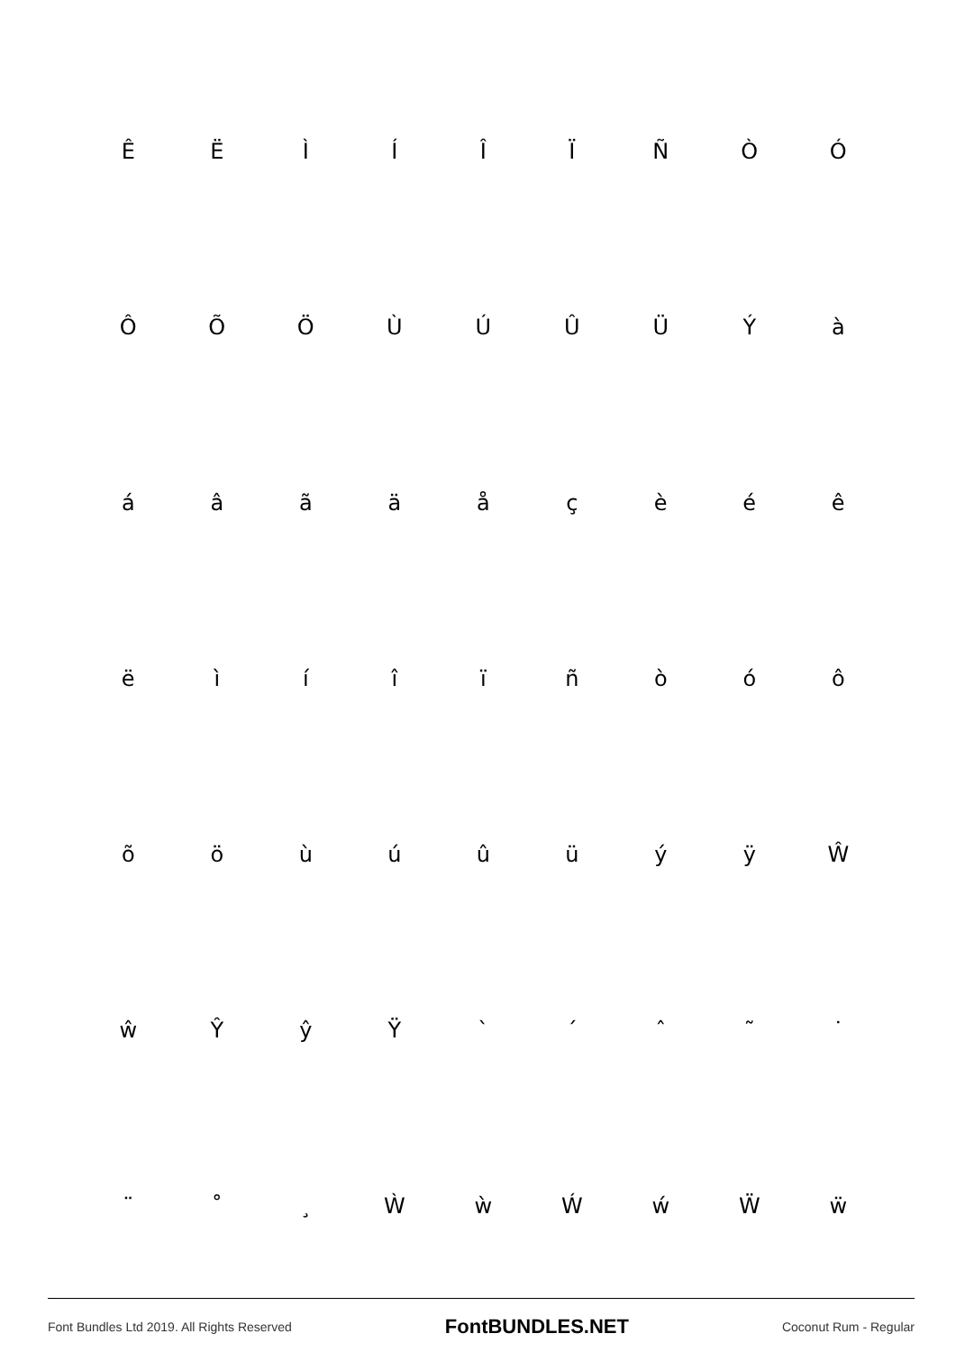| Ê | Ë | Ì | Í | Î | Ï | Ñ | Ò | Ó |
| Ô | Õ | Ö | Ù | Ú | Û | Ü | Ý | à |
| á | â | ã | ä | å | ç | è | é | ê |
| ë | ì | í | î | ï | ñ | ò | ó | ô |
| õ | ö | ù | ú | û | ü | ý | ÿ | Ŵ |
| ŵ | Ŷ | ŷ | Ÿ | ` | ´ | ˆ | ˜ | ˙ |
| ¨ | ˚ | ¸ | Ẁ | ẁ | Ẃ | ẃ | Ẅ | ẅ |
Font Bundles Ltd 2019. All Rights Reserved FontBUNDLES.NET Coconut Rum - Regular